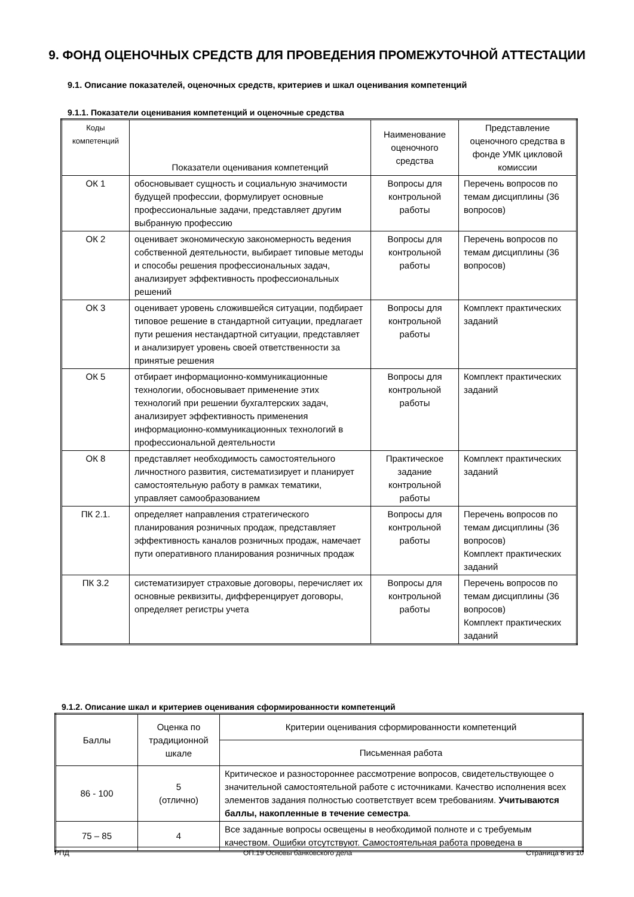9. ФОНД ОЦЕНОЧНЫХ СРЕДСТВ ДЛЯ ПРОВЕДЕНИЯ ПРОМЕЖУТОЧНОЙ АТТЕСТАЦИИ
9.1. Описание показателей, оценочных средств, критериев и шкал оценивания компетенций
9.1.1. Показатели оценивания компетенций и оценочные средства
| Коды компетенций | Показатели оценивания компетенций | Наименование оценочного средства | Представление оценочного средства в фонде УМК цикловой комиссии |
| --- | --- | --- | --- |
| ОК 1 | обосновывает сущность и социальную значимости будущей профессии, формулирует основные профессиональные задачи, представляет другим выбранную профессию | Вопросы для контрольной работы | Перечень вопросов по темам дисциплины (36 вопросов) |
| ОК 2 | оценивает экономическую закономерность ведения собственной деятельности, выбирает типовые методы и способы решения профессиональных задач, анализирует эффективность профессиональных решений | Вопросы для контрольной работы | Перечень вопросов по темам дисциплины (36 вопросов) |
| ОК 3 | оценивает уровень сложившейся ситуации, подбирает типовое решение в стандартной ситуации, предлагает пути решения нестандартной ситуации, представляет и анализирует уровень своей ответственности за принятые решения | Вопросы для контрольной работы | Комплект практических заданий |
| ОК 5 | отбирает информационно-коммуникационные технологии, обосновывает применение этих технологий при решении бухгалтерских задач, анализирует эффективность применения информационно-коммуникационных технологий в профессиональной деятельности | Вопросы для контрольной работы | Комплект практических заданий |
| ОК 8 | представляет необходимость самостоятельного личностного развития, систематизирует и планирует самостоятельную работу в рамках тематики, управляет самообразованием | Практическое задание контрольной работы | Комплект практических заданий |
| ПК 2.1. | определяет направления стратегического планирования розничных продаж, представляет эффективность каналов розничных продаж, намечает пути оперативного планирования розничных продаж | Вопросы для контрольной работы | Перечень вопросов по темам дисциплины (36 вопросов) Комплект практических заданий |
| ПК 3.2 | систематизирует страховые договоры, перечисляет их основные реквизиты, дифференцирует договоры, определяет регистры учета | Вопросы для контрольной работы | Перечень вопросов по темам дисциплины (36 вопросов) Комплект практических заданий |
9.1.2. Описание шкал и критериев оценивания сформированности компетенций
| Баллы | Оценка по традиционной шкале | Критерии оценивания сформированности компетенций |
| --- | --- | --- |
| | | Письменная работа |
| 86 - 100 | 5 (отлично) | Критическое и разностороннее рассмотрение вопросов, свидетельствующее о значительной самостоятельной работе с источниками. Качество исполнения всех элементов задания полностью соответствует всем требованиям. Учитываются баллы, накопленные в течение семестра . |
| 75 – 85 | 4 | Все заданные вопросы освещены в необходимой полноте и с требуемым качеством. Ошибки отсутствуют. Самостоятельная работа проведена в |
РПД ОП.19 Основы банковского дела Страница 8 из 10